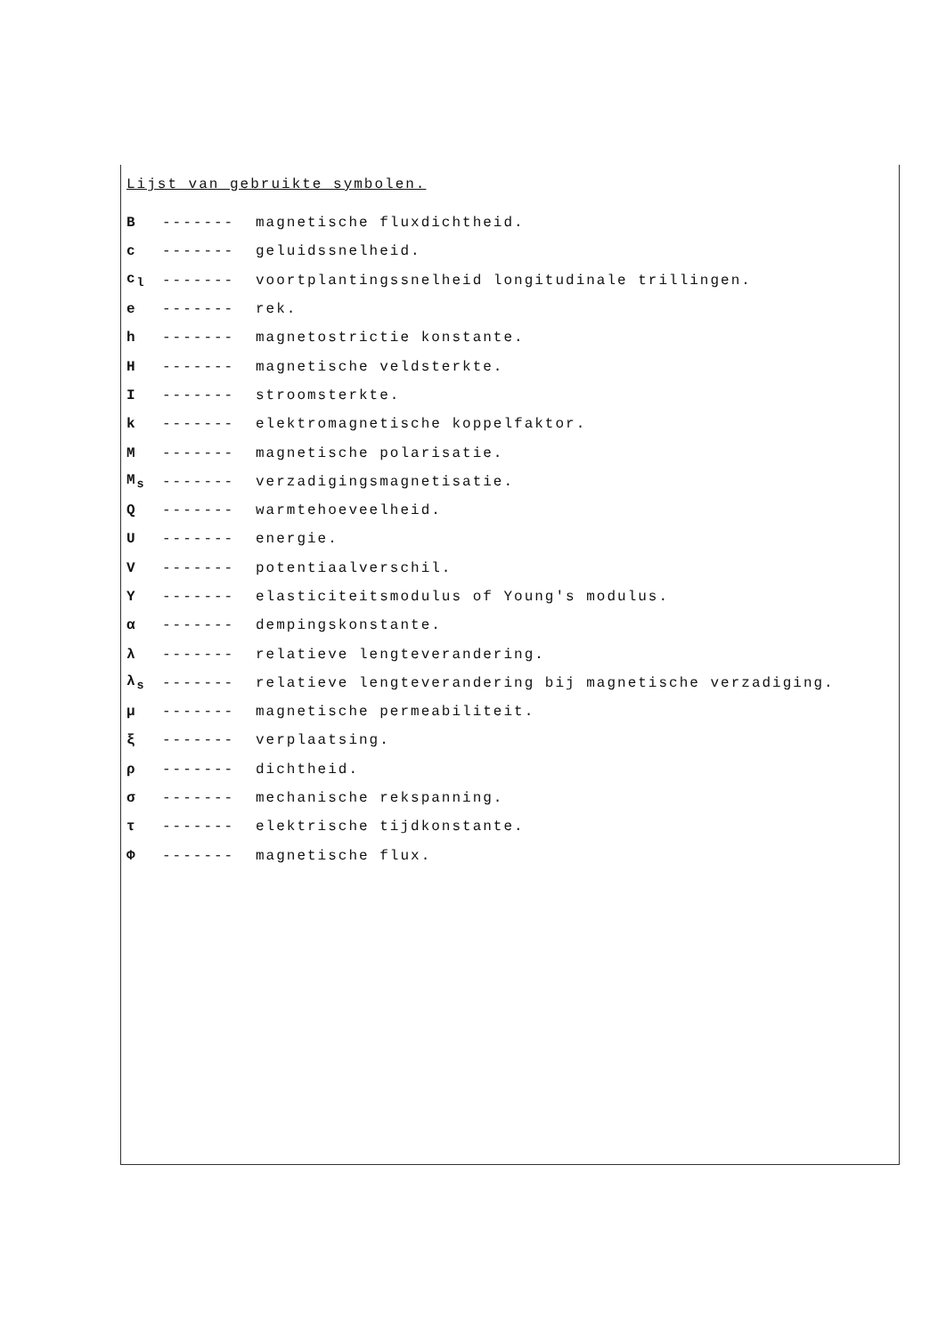Lijst van gebruikte symbolen.
B ------- magnetische fluxdichtheid.
c ------- geluidssnelheid.
c<sub>l</sub> ------- voortplantingssnelheid longitudinale trillingen.
e ------- rek.
h ------- magnetostrictie konstante.
H ------- magnetische veldsterkte.
I ------- stroomsterkte.
k ------- elektromagnetische koppelfaktor.
M ------- magnetische polarisatie.
M<sub>s</sub> ------- verzadigingsmagnetisatie.
Q ------- warmtehoeveelheid.
U ------- energie.
V ------- potentiaalverschil.
Y ------- elasticiteitsmodulus of Young's modulus.
α ------- dempingskonstante.
λ ------- relatieve lengteverandering.
λ<sub>s</sub> ------- relatieve lengteverandering bij magnetische verzadiging.
μ ------- magnetische permeabiliteit.
ξ ------- verplaatsing.
ρ ------- dichtheid.
σ ------- mechanische rekspanning.
τ ------- elektrische tijdkonstante.
Φ ------- magnetische flux.